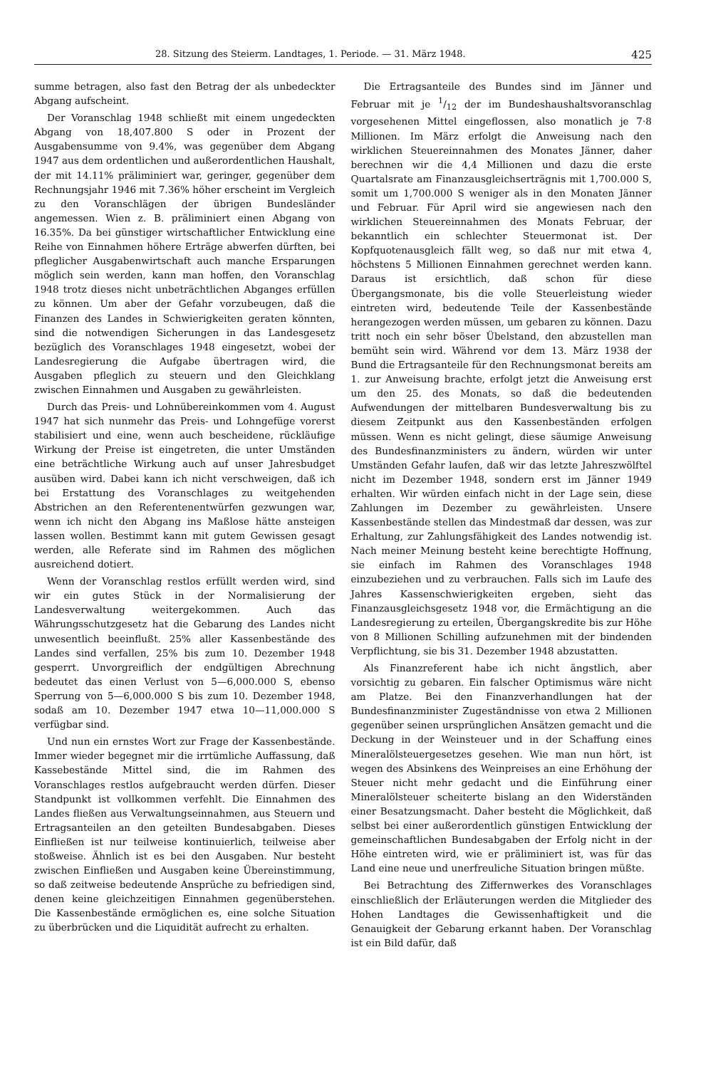28. Sitzung des Steierm. Landtages, 1. Periode. — 31. März 1948. 425
summe betragen, also fast den Betrag der als unbedeckter Abgang aufscheint.
Der Voranschlag 1948 schließt mit einem ungedeckten Abgang von 18,407.800 S oder in Prozent der Ausgabensumme von 9.4%, was gegenüber dem Abgang 1947 aus dem ordentlichen und außerordentlichen Haushalt, der mit 14.11% präliminiert war, geringer, gegenüber dem Rechnungsjahr 1946 mit 7.36% höher erscheint im Vergleich zu den Voranschlägen der übrigen Bundesländer angemessen. Wien z. B. präliminiert einen Abgang von 16.35%. Da bei günstiger wirtschaftlicher Entwicklung eine Reihe von Einnahmen höhere Erträge abwerfen dürften, bei pfleglicher Ausgabenwirtschaft auch manche Ersparungen möglich sein werden, kann man hoffen, den Voranschlag 1948 trotz dieses nicht unbeträchtlichen Abganges erfüllen zu können. Um aber der Gefahr vorzubeugen, daß die Finanzen des Landes in Schwierigkeiten geraten könnten, sind die notwendigen Sicherungen in das Landesgesetz bezüglich des Voranschlages 1948 eingesetzt, wobei der Landesregierung die Aufgabe übertragen wird, die Ausgaben pfleglich zu steuern und den Gleichklang zwischen Einnahmen und Ausgaben zu gewährleisten.
Durch das Preis- und Lohnübereinkommen vom 4. August 1947 hat sich nunmehr das Preis- und Lohngefüge vorerst stabilisiert und eine, wenn auch bescheidene, rückläufige Wirkung der Preise ist eingetreten, die unter Umständen eine beträchtliche Wirkung auch auf unser Jahresbudget ausüben wird. Dabei kann ich nicht verschweigen, daß ich bei Erstattung des Voranschlages zu weitgehenden Abstrichen an den Referentenentwürfen gezwungen war, wenn ich nicht den Abgang ins Maßlose hätte ansteigen lassen wollen. Bestimmt kann mit gutem Gewissen gesagt werden, alle Referate sind im Rahmen des möglichen ausreichend dotiert.
Wenn der Voranschlag restlos erfüllt werden wird, sind wir ein gutes Stück in der Normalisierung der Landesverwaltung weitergekommen. Auch das Währungsschutzgesetz hat die Gebarung des Landes nicht unwesentlich beeinflußt. 25% aller Kassenbestände des Landes sind verfallen, 25% bis zum 10. Dezember 1948 gesperrt. Unvorgreiflich der endgültigen Abrechnung bedeutet das einen Verlust von 5—6,000.000 S, ebenso Sperrung von 5—6,000.000 S bis zum 10. Dezember 1948, sodaß am 10. Dezember 1947 etwa 10—11,000.000 S verfügbar sind.
Und nun ein ernstes Wort zur Frage der Kassenbestände. Immer wieder begegnet mir die irrtümliche Auffassung, daß Kassebestände Mittel sind, die im Rahmen des Voranschlages restlos aufgebraucht werden dürfen. Dieser Standpunkt ist vollkommen verfehlt. Die Einnahmen des Landes fließen aus Verwaltungseinnahmen, aus Steuern und Ertragsanteilen an den geteilten Bundesabgaben. Dieses Einfließen ist nur teilweise kontinuierlich, teilweise aber stoßweise. Ähnlich ist es bei den Ausgaben. Nur besteht zwischen Einfließen und Ausgaben keine Übereinstimmung, so daß zeitweise bedeutende Ansprüche zu befriedigen sind, denen keine gleichzeitigen Einnahmen gegenüberstehen. Die Kassenbestände ermöglichen es, eine solche Situation zu überbrücken und die Liquidität aufrecht zu erhalten.
Die Ertragsanteile des Bundes sind im Jänner und Februar mit je 1/12 der im Bundeshaushaltsvoranschlag vorgesehenen Mittel eingeflossen, also monatlich je 7·8 Millionen. Im März erfolgt die Anweisung nach den wirklichen Steuereinnahmen des Monates Jänner, daher berechnen wir die 4,4 Millionen und dazu die erste Quartalsrate am Finanzausgleichserträgnis mit 1,700.000 S, somit um 1,700.000 S weniger als in den Monaten Jänner und Februar. Für April wird sie angewiesen nach den wirklichen Steuereinnahmen des Monats Februar, der bekanntlich ein schlechter Steuermonat ist. Der Kopfquotenausgleich fällt weg, so daß nur mit etwa 4, höchstens 5 Millionen Einnahmen gerechnet werden kann. Daraus ist ersichtlich, daß schon für diese Übergangsmonate, bis die volle Steuerleistung wieder eintreten wird, bedeutende Teile der Kassenbestände herangezogen werden müssen, um gebaren zu können. Dazu tritt noch ein sehr böser Übelstand, den abzustellen man bemüht sein wird. Während vor dem 13. März 1938 der Bund die Ertragsanteile für den Rechnungsmonat bereits am 1. zur Anweisung brachte, erfolgt jetzt die Anweisung erst um den 25. des Monats, so daß die bedeutenden Aufwendungen der mittelbaren Bundesverwaltung bis zu diesem Zeitpunkt aus den Kassenbeständen erfolgen müssen. Wenn es nicht gelingt, diese säumige Anweisung des Bundesfinanzministers zu ändern, würden wir unter Umständen Gefahr laufen, daß wir das letzte Jahreszwölftel nicht im Dezember 1948, sondern erst im Jänner 1949 erhalten. Wir würden einfach nicht in der Lage sein, diese Zahlungen im Dezember zu gewährleisten. Unsere Kassenbestände stellen das Mindestmaß dar dessen, was zur Erhaltung, zur Zahlungsfähigkeit des Landes notwendig ist. Nach meiner Meinung besteht keine berechtigte Hoffnung, sie einfach im Rahmen des Voranschlages 1948 einzubeziehen und zu verbrauchen. Falls sich im Laufe des Jahres Kassenschwierigkeiten ergeben, sieht das Finanzausgleichsgesetz 1948 vor, die Ermächtigung an die Landesregierung zu erteilen, Übergangskredite bis zur Höhe von 8 Millionen Schilling aufzunehmen mit der bindenden Verpflichtung, sie bis 31. Dezember 1948 abzustatten.
Als Finanzreferent habe ich nicht ängstlich, aber vorsichtig zu gebaren. Ein falscher Optimismus wäre nicht am Platze. Bei den Finanzverhandlungen hat der Bundesfinanzminister Zugeständnisse von etwa 2 Millionen gegenüber seinen ursprünglichen Ansätzen gemacht und die Deckung in der Weinsteuer und in der Schaffung eines Mineralölsteuergesetzes gesehen. Wie man nun hört, ist wegen des Absinkens des Weinpreises an eine Erhöhung der Steuer nicht mehr gedacht und die Einführung einer Mineralölsteuer scheiterte bislang an den Widerständen einer Besatzungsmacht. Daher besteht die Möglichkeit, daß selbst bei einer außerordentlich günstigen Entwicklung der gemeinschaftlichen Bundesabgaben der Erfolg nicht in der Höhe eintreten wird, wie er präliminiert ist, was für das Land eine neue und unerfreuliche Situation bringen müßte.
Bei Betrachtung des Ziffernwerkes des Voranschlages einschließlich der Erläuterungen werden die Mitglieder des Hohen Landtages die Gewissenhaftigkeit und die Genauigkeit der Gebarung erkannt haben. Der Voranschlag ist ein Bild dafür, daß